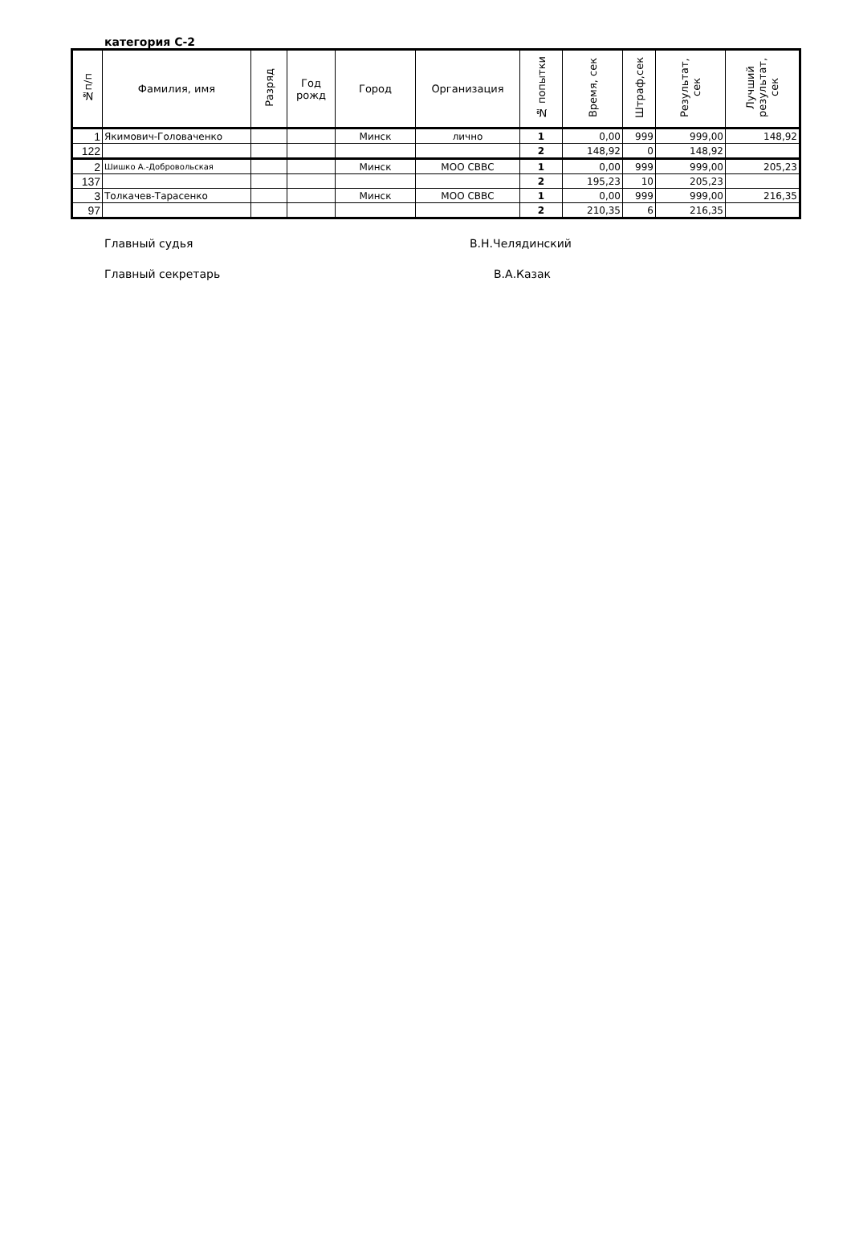категория С-2
| №п/п | Фамилия, имя | Разряд | Год рожд | Город | Организация | № попытки | Время, сек | Штраф,сек | Результат, сек | Лучший результат, сек |
| --- | --- | --- | --- | --- | --- | --- | --- | --- | --- | --- |
| 1 | Якимович-Головаченко | | | Минск | лично | 1 | 0,00 | 999 | 999,00 | 148,92 |
| 122 | | | | | | 2 | 148,92 | 0 | 148,92 | |
| 2 | Шишко А.-Добровольская | | | Минск | МОО СВВС | 1 | 0,00 | 999 | 999,00 | 205,23 |
| 137 | | | | | | 2 | 195,23 | 10 | 205,23 | |
| 3 | Толкачев-Тарасенко | | | Минск | МОО СВВС | 1 | 0,00 | 999 | 999,00 | 216,35 |
| 97 | | | | | | 2 | 210,35 | 6 | 216,35 | |
Главный судья В.Н.Челядинский
Главный секретарь В.А.Казак